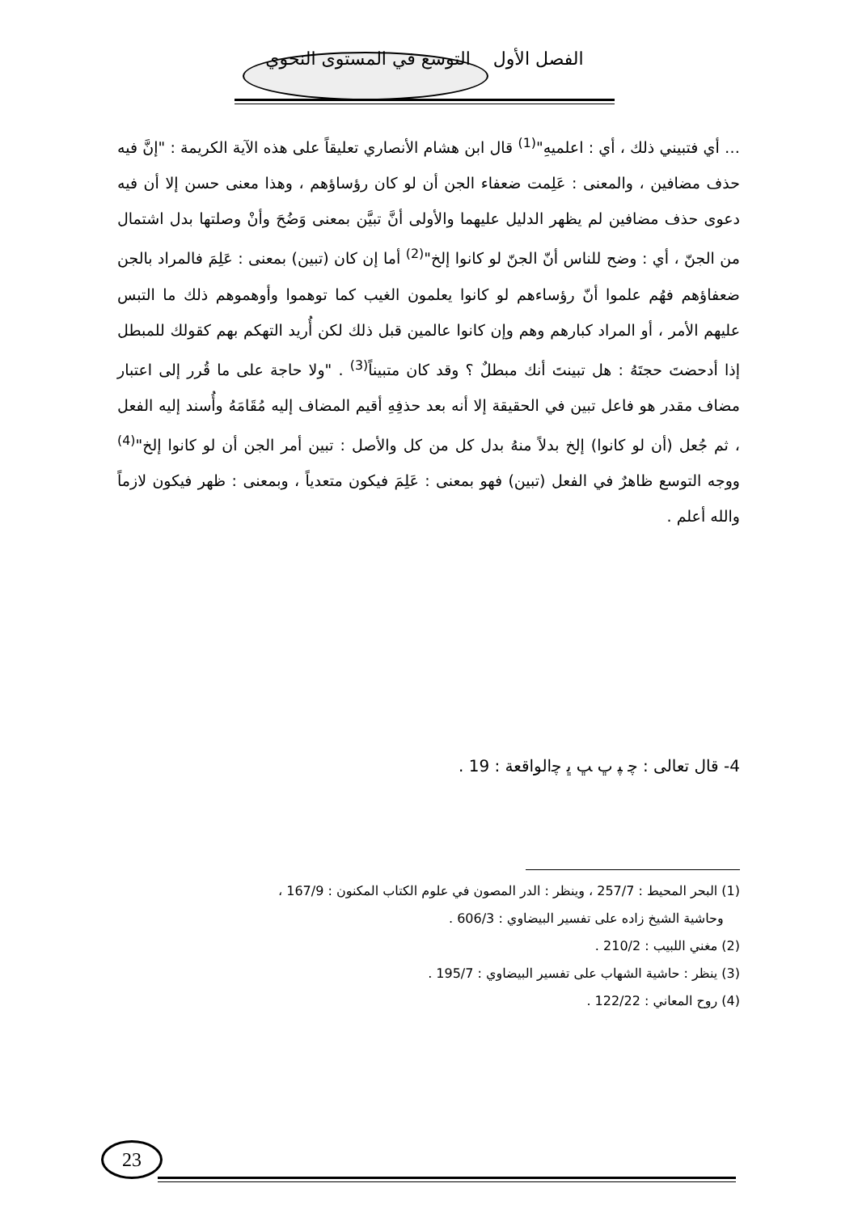الفصل الأول التوسع في المستوى النحوي
… أي فتبيني ذلك ، أي : اعلميهِ"<sup>(1)</sup> قال ابن هشام الأنصاري تعليقاً على هذه الآية الكريمة : "إنَّ فيه حذف مضافين ، والمعنى : عَلِمت ضعفاء الجن أن لو كان رؤساؤهم ، وهذا معنى حسن إلا أن فيه دعوى حذف مضافين لم يظهر الدليل عليهما والأولى أنَّ تبيَّن بمعنى وَضُحَ وأنْ وصلتها بدل اشتمال من الجنّ ، أي : وضح للناس أنّ الجنّ لو كانوا إلخ"<sup>(2)</sup> أما إن كان (تبين) بمعنى : عَلِمَ فالمراد بالجن ضعفاؤهم فهُم علموا أنّ رؤساءهم لو كانوا يعلمون الغيب كما توهموا وأوهموهم ذلك ما التبس عليهم الأمر ، أو المراد كبارهم وهم وإن كانوا عالمين قبل ذلك لكن أُريد التهكم بهم كقولك للمبطل إذا أدحضتَ حجتَهُ : هل تبينتَ أنك مبطلٌ ؟ وقد كان متبيناً<sup>(3)</sup> . "ولا حاجة على ما قُرر إلى اعتبار مضاف مقدر هو فاعل تبين في الحقيقة إلا أنه بعد حذفِهِ أقيم المضاف إليه مُقَامَهُ وأُسند إليه الفعل ، ثم جُعل (أن لو كانوا) إلخ بدلاً منهُ بدل كل من كل والأصل : تبين أمر الجن أن لو كانوا إلخ"<sup>(4)</sup> ووجه التوسع ظاهرٌ في الفعل (تبين) فهو بمعنى : عَلِمَ فيكون متعدياً ، وبمعنى : ظهر فيكون لازماً والله أعلم .
4- قال تعالى : ﭼ ﭙ ﭚ ﭛ ﭜ ﭼالواقعة : 19 .
(1) البحر المحيط : 257/7 ، وينظر : الدر المصون في علوم الكتاب المكنون : 167/9 ،
وحاشية الشيخ زاده على تفسير البيضاوي : 606/3 .
(2) مغني اللبيب : 210/2 .
(3) ينظر : حاشية الشهاب على تفسير البيضاوي : 195/7 .
(4) روح المعاني : 122/22 .
23